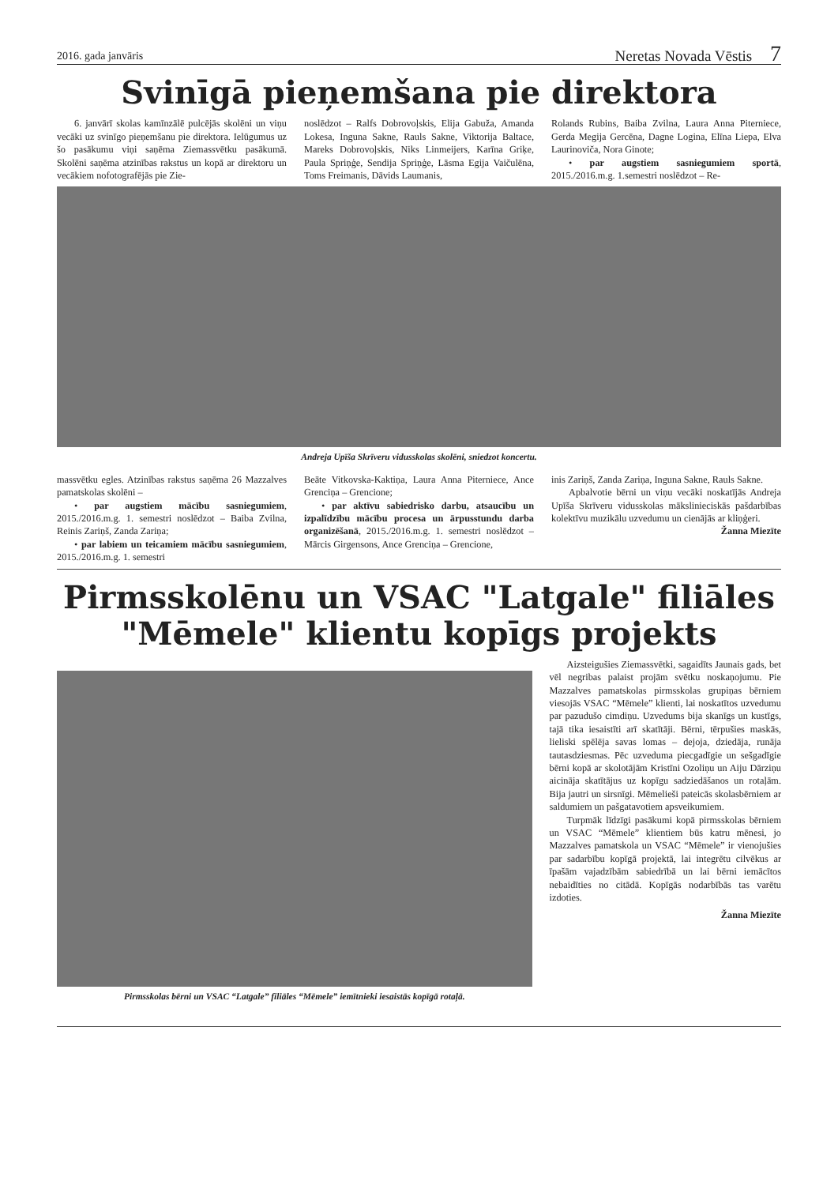2016. gada janvāris Neretas Novada Vēstis 7
Svinīgā pieņemšana pie direktora
6. janvārī skolas kamīnzālē pulcējās skolēni un viņu vecāki uz svinīgo pieņemšanu pie direktora. Ielūgumus uz šo pasākumu viņi saņēma Ziemassvētku pasākumā. Skolēni saņēma atzinības rakstus un kopā ar direktoru un vecākiem nofotografējās pie Zie-
noslēdzot – Ralfs Dobrovoļskis, Elija Gabuža, Amanda Lokesa, Inguna Sakne, Rauls Sakne, Viktorija Baltace, Mareks Dobrovoļskis, Niks Linmeijers, Karīna Griķe, Paula Spriņģe, Sendija Spriņģe, Lāsma Egija Vaičulēna, Toms Freimanis, Dāvids Laumanis,
Rolands Rubins, Baiba Zvilna, Laura Anna Piterniece, Gerda Megija Gercēna, Dagne Logina, Elīna Liepa, Elva Laurinoviča, Nora Ginote;
• par augstiem sasniegumiem sportā, 2015./2016.m.g. 1.semestri noslēdzot – Re-
Andreja Upīša Skrīveru vidusskolas skolēni, sniedzot koncertu.
massvētku egles. Atzinības rakstus saņēma 26 Mazzalves pamatskolas skolēni –
• par augstiem mācību sasniegumiem, 2015./2016.m.g. 1. semestri noslēdzot – Baiba Zvilna, Reinis Zariņš, Zanda Zariņa;
• par labiem un teicamiem mācību sasniegumiem, 2015./2016.m.g. 1. semestri
Beāte Vitkovska-Kaktiņa, Laura Anna Piterniece, Ance Grenciņa – Grencione;
• par aktīvu sabiedrisko darbu, atsaucību un izpalīdzību mācību procesa un ārpusstundu darba organizēšanā, 2015./2016.m.g. 1. semestri noslēdzot – Mārcis Girgensons, Ance Grenciņa – Grencione,
inis Zariņš, Zanda Zariņa, Inguna Sakne, Rauls Sakne.
Apbalvotie bērni un viņu vecāki noskatījās Andreja Upīša Skrīveru vidusskolas mākslinieciskās pašdarbības kolektīvu muzikālu uzvedumu un cienājās ar kliņģeri.
Žanna Miezīte
Pirmsskolēnu un VSAC "Latgale" filiāles "Mēmele" klientu kopīgs projekts
Pirmsskolas bērni un VSAC “Latgale” filiāles “Mēmele” iemītnieki iesaistās kopīgā rotaļā.
Aizsteigušies Ziemassvētki, sagaidīts Jaunais gads, bet vēl negribas palaist projām svētku noskaņojumu. Pie Mazzalves pamatskolas pirmsskolas grupiņas bērniem viesojās VSAC “Mēmele” klienti, lai noskatītos uzvedumu par pazudušo cimdiņu. Uzvedums bija skanīgs un kustīgs, tajā tika iesaistīti arī skatītāji. Bērni, tērpušies maskās, lieliski spēlēja savas lomas – dejoja, dziedāja, runāja tautasdziesmas. Pēc uzveduma piecgadīgie un sešgadīgie bērni kopā ar skolotājām Kristīni Ozoliņu un Aiju Dārziņu aicināja skatītājus uz kopīgu sadziedāšanos un rotaļām. Bija jautri un sirsnīgi. Mēmelieši pateicās skolasbērniem ar saldumiem un pašgatavotiem apsveikumiem.
Turpmāk līdzīgi pasākumi kopā pirmsskolas bērniem un VSAC “Mēmele” klientiem būs katru mēnesi, jo Mazzalves pamatskola un VSAC “Mēmele” ir vienojušies par sadarbību kopīgā projektā, lai integrētu cilvēkus ar īpašām vajadzībām sabiedrībā un lai bērni iemācītos nebaidīties no citādā. Kopīgās nodarbībās tas varētu izdoties.
Žanna Miezīte